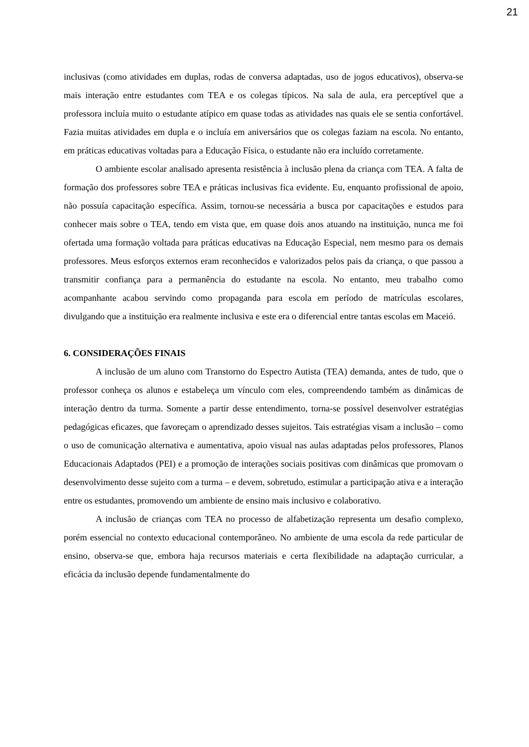21
inclusivas (como atividades em duplas, rodas de conversa adaptadas, uso de jogos educativos), observa-se mais interação entre estudantes com TEA e os colegas típicos. Na sala de aula, era perceptível que a professora incluía muito o estudante atípico em quase todas as atividades nas quais ele se sentia confortável. Fazia muitas atividades em dupla e o incluía em aniversários que os colegas faziam na escola. No entanto, em práticas educativas voltadas para a Educação Física, o estudante não era incluído corretamente.
O ambiente escolar analisado apresenta resistência à inclusão plena da criança com TEA. A falta de formação dos professores sobre TEA e práticas inclusivas fica evidente. Eu, enquanto profissional de apoio, não possuía capacitação específica. Assim, tornou-se necessária a busca por capacitações e estudos para conhecer mais sobre o TEA, tendo em vista que, em quase dois anos atuando na instituição, nunca me foi ofertada uma formação voltada para práticas educativas na Educação Especial, nem mesmo para os demais professores. Meus esforços externos eram reconhecidos e valorizados pelos pais da criança, o que passou a transmitir confiança para a permanência do estudante na escola. No entanto, meu trabalho como acompanhante acabou servindo como propaganda para escola em período de matrículas escolares, divulgando que a instituição era realmente inclusiva e este era o diferencial entre tantas escolas em Maceió.
6. CONSIDERAÇÕES FINAIS
A inclusão de um aluno com Transtorno do Espectro Autista (TEA) demanda, antes de tudo, que o professor conheça os alunos e estabeleça um vínculo com eles, compreendendo também as dinâmicas de interação dentro da turma. Somente a partir desse entendimento, torna-se possível desenvolver estratégias pedagógicas eficazes, que favoreçam o aprendizado desses sujeitos. Tais estratégias visam a inclusão – como o uso de comunicação alternativa e aumentativa, apoio visual nas aulas adaptadas pelos professores, Planos Educacionais Adaptados (PEI) e a promoção de interações sociais positivas com dinâmicas que promovam o desenvolvimento desse sujeito com a turma – e devem, sobretudo, estimular a participação ativa e a interação entre os estudantes, promovendo um ambiente de ensino mais inclusivo e colaborativo.
A inclusão de crianças com TEA no processo de alfabetização representa um desafio complexo, porém essencial no contexto educacional contemporâneo. No ambiente de uma escola da rede particular de ensino, observa-se que, embora haja recursos materiais e certa flexibilidade na adaptação curricular, a eficácia da inclusão depende fundamentalmente do